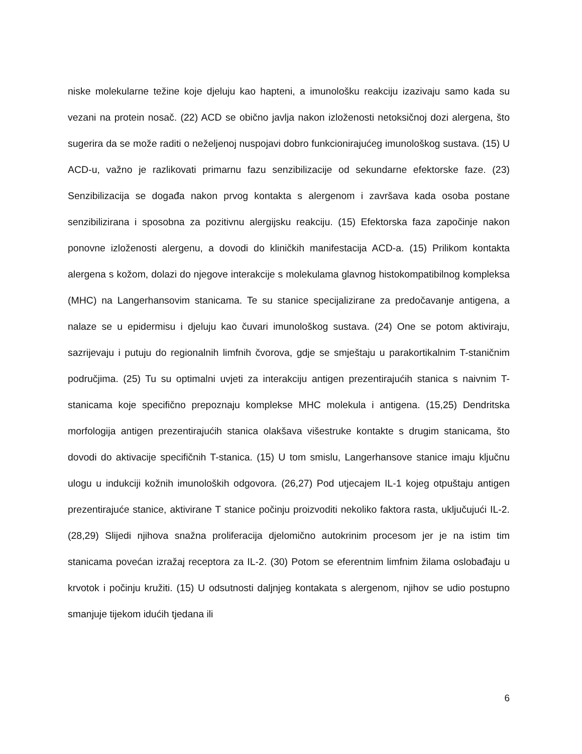niske molekularne težine koje djeluju kao hapteni, a imunološku reakciju izazivaju samo kada su vezani na protein nosač. (22) ACD se obično javlja nakon izloženosti netoksičnoj dozi alergena, što sugerira da se može raditi o neželjenoj nuspojavi dobro funkcionirajućeg imunološkog sustava. (15) U ACD-u, važno je razlikovati primarnu fazu senzibilizacije od sekundarne efektorske faze. (23) Senzibilizacija se događa nakon prvog kontakta s alergenom i završava kada osoba postane senzibilizirana i sposobna za pozitivnu alergijsku reakciju. (15) Efektorska faza započinje nakon ponovne izloženosti alergenu, a dovodi do kliničkih manifestacija ACD-a. (15) Prilikom kontakta alergena s kožom, dolazi do njegove interakcije s molekulama glavnog histokompatibilnog kompleksa (MHC) na Langerhansovim stanicama. Te su stanice specijalizirane za predočavanje antigena, a nalaze se u epidermisu i djeluju kao čuvari imunološkog sustava. (24) One se potom aktiviraju, sazrijevaju i putuju do regionalnih limfnih čvorova, gdje se smještaju u parakortikalnim T-staničnim područjima. (25) Tu su optimalni uvjeti za interakciju antigen prezentirajućih stanica s naivnim T-stanicama koje specifično prepoznaju komplekse MHC molekula i antigena. (15,25) Dendritska morfologija antigen prezentirajućih stanica olakšava višestruke kontakte s drugim stanicama, što dovodi do aktivacije specifičnih T-stanica. (15) U tom smislu, Langerhansove stanice imaju ključnu ulogu u indukciji kožnih imunoloških odgovora. (26,27) Pod utjecajem IL-1 kojeg otpuštaju antigen prezentirajuće stanice, aktivirane T stanice počinju proizvoditi nekoliko faktora rasta, uključujući IL-2. (28,29) Slijedi njihova snažna proliferacija djelomično autokrinim procesom jer je na istim tim stanicama povećan izražaj receptora za IL-2. (30) Potom se eferentnim limfnim žilama oslobađaju u krvotok i počinju kružiti. (15) U odsutnosti daljnjeg kontakata s alergenom, njihov se udio postupno smanjuje tijekom idućih tjedana ili
6